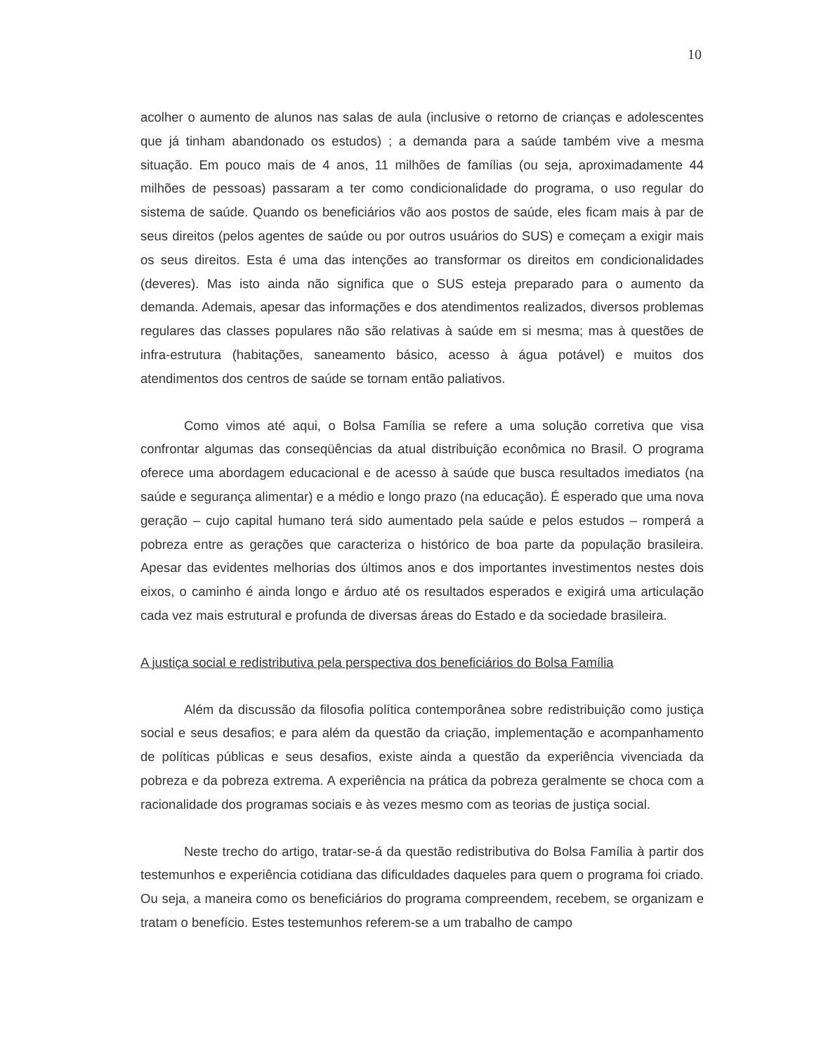10
acolher o aumento de alunos nas salas de aula (inclusive o retorno de crianças e adolescentes que já tinham abandonado os estudos) ; a demanda para a saúde também vive a mesma situação. Em pouco mais de 4 anos, 11 milhões de famílias (ou seja, aproximadamente 44 milhões de pessoas) passaram a ter como condicionalidade do programa, o uso regular do sistema de saúde. Quando os beneficiários vão aos postos de saúde, eles ficam mais à par de seus direitos (pelos agentes de saúde ou por outros usuários do SUS) e começam a exigir mais os seus direitos. Esta é uma das intenções ao transformar os direitos em condicionalidades (deveres). Mas isto ainda não significa que o SUS esteja preparado para o aumento da demanda. Ademais, apesar das informações e dos atendimentos realizados, diversos problemas regulares das classes populares não são relativas à saúde em si mesma; mas à questões de infra-estrutura (habitações, saneamento básico, acesso à água potável) e muitos dos atendimentos dos centros de saúde se tornam então paliativos.
Como vimos até aqui, o Bolsa Família se refere a uma solução corretiva que visa confrontar algumas das conseqüências da atual distribuição econômica no Brasil. O programa oferece uma abordagem educacional e de acesso à saúde que busca resultados imediatos (na saúde e segurança alimentar) e a médio e longo prazo (na educação). É esperado que uma nova geração – cujo capital humano terá sido aumentado pela saúde e pelos estudos – romperá a pobreza entre as gerações que caracteriza o histórico de boa parte da população brasileira. Apesar das evidentes melhorias dos últimos anos e dos importantes investimentos nestes dois eixos, o caminho é ainda longo e árduo até os resultados esperados e exigirá uma articulação cada vez mais estrutural e profunda de diversas áreas do Estado e da sociedade brasileira.
A justiça social e redistributiva pela perspectiva dos beneficiários do Bolsa Família
Além da discussão da filosofia política contemporânea sobre redistribuição como justiça social e seus desafios; e para além da questão da criação, implementação e acompanhamento de políticas públicas e seus desafios, existe ainda a questão da experiência vivenciada da pobreza e da pobreza extrema. A experiência na prática da pobreza geralmente se choca com a racionalidade dos programas sociais e às vezes mesmo com as teorias de justiça social.
Neste trecho do artigo, tratar-se-á da questão redistributiva do Bolsa Família à partir dos testemunhos e experiência cotidiana das dificuldades daqueles para quem o programa foi criado. Ou seja, a maneira como os beneficiários do programa compreendem, recebem, se organizam e tratam o benefício. Estes testemunhos referem-se a um trabalho de campo